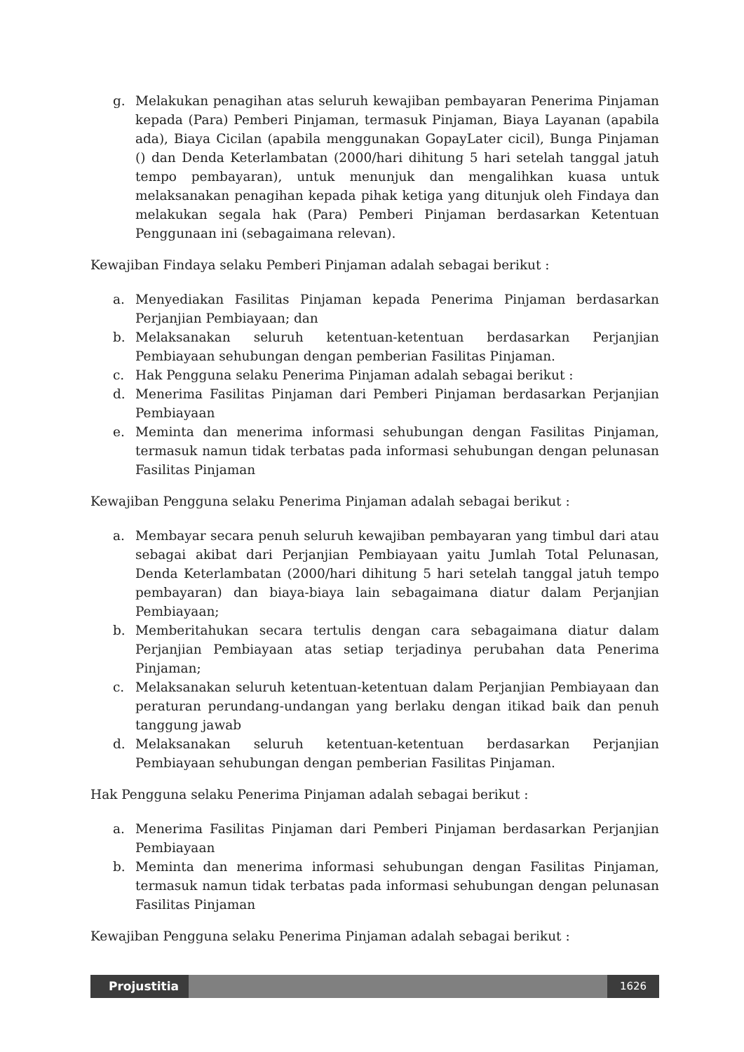g. Melakukan penagihan atas seluruh kewajiban pembayaran Penerima Pinjaman kepada (Para) Pemberi Pinjaman, termasuk Pinjaman, Biaya Layanan (apabila ada), Biaya Cicilan (apabila menggunakan GopayLater cicil), Bunga Pinjaman () dan Denda Keterlambatan (2000/hari dihitung 5 hari setelah tanggal jatuh tempo pembayaran), untuk menunjuk dan mengalihkan kuasa untuk melaksanakan penagihan kepada pihak ketiga yang ditunjuk oleh Findaya dan melakukan segala hak (Para) Pemberi Pinjaman berdasarkan Ketentuan Penggunaan ini (sebagaimana relevan).
Kewajiban Findaya selaku Pemberi Pinjaman adalah sebagai berikut :
a. Menyediakan Fasilitas Pinjaman kepada Penerima Pinjaman berdasarkan Perjanjian Pembiayaan; dan
b. Melaksanakan seluruh ketentuan-ketentuan berdasarkan Perjanjian Pembiayaan sehubungan dengan pemberian Fasilitas Pinjaman.
c. Hak Pengguna selaku Penerima Pinjaman adalah sebagai berikut :
d. Menerima Fasilitas Pinjaman dari Pemberi Pinjaman berdasarkan Perjanjian Pembiayaan
e. Meminta dan menerima informasi sehubungan dengan Fasilitas Pinjaman, termasuk namun tidak terbatas pada informasi sehubungan dengan pelunasan Fasilitas Pinjaman
Kewajiban Pengguna selaku Penerima Pinjaman adalah sebagai berikut :
a. Membayar secara penuh seluruh kewajiban pembayaran yang timbul dari atau sebagai akibat dari Perjanjian Pembiayaan yaitu Jumlah Total Pelunasan, Denda Keterlambatan (2000/hari dihitung 5 hari setelah tanggal jatuh tempo pembayaran) dan biaya-biaya lain sebagaimana diatur dalam Perjanjian Pembiayaan;
b. Memberitahukan secara tertulis dengan cara sebagaimana diatur dalam Perjanjian Pembiayaan atas setiap terjadinya perubahan data Penerima Pinjaman;
c. Melaksanakan seluruh ketentuan-ketentuan dalam Perjanjian Pembiayaan dan peraturan perundang-undangan yang berlaku dengan itikad baik dan penuh tanggung jawab
d. Melaksanakan seluruh ketentuan-ketentuan berdasarkan Perjanjian Pembiayaan sehubungan dengan pemberian Fasilitas Pinjaman.
Hak Pengguna selaku Penerima Pinjaman adalah sebagai berikut :
a. Menerima Fasilitas Pinjaman dari Pemberi Pinjaman berdasarkan Perjanjian Pembiayaan
b. Meminta dan menerima informasi sehubungan dengan Fasilitas Pinjaman, termasuk namun tidak terbatas pada informasi sehubungan dengan pelunasan Fasilitas Pinjaman
Kewajiban Pengguna selaku Penerima Pinjaman adalah sebagai berikut :
Projustitia 1626